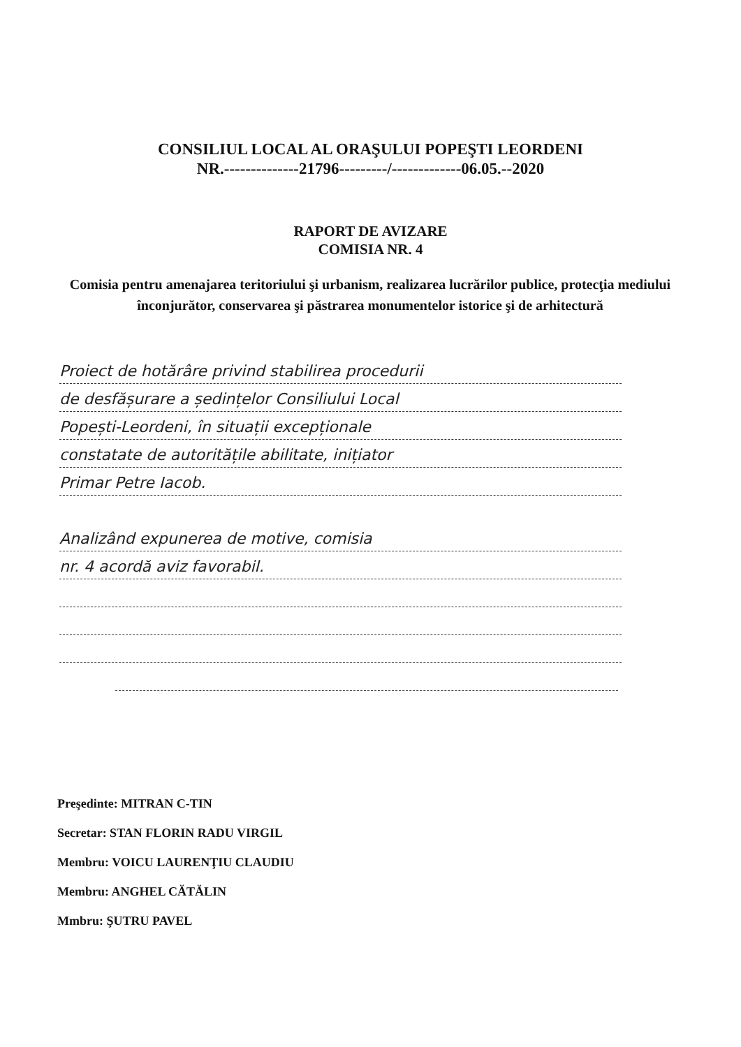CONSILIUL LOCAL AL ORAŞULUI POPEŞTI LEORDENI
NR.--------------21796---------/-------------06.05.--2020
RAPORT DE AVIZARE
COMISIA NR. 4
Comisia pentru amenajarea teritoriului şi urbanism, realizarea lucrărilor publice, protecţia mediului înconjurător, conservarea şi păstrarea monumentelor istorice şi de arhitectură
Proiect de hotărâre privind stabilirea procedurii
de desfășurare a ședințelor Consiliului Local
Popești-Leordeni, în situații excepționale
constatate de autoritățile abilitate, inițiator
Primar Petre Iacob.
Analizând expunerea de motive, comisia
nr. 4 acordă aviz favorabil.
Preşedinte: MITRAN C-TIN
Secretar: STAN FLORIN RADU VIRGIL
Membru: VOICU LAURENŢIU CLAUDIU
Membru: ANGHEL CĂTĂLIN
Mmbru: ŞUTRU PAVEL